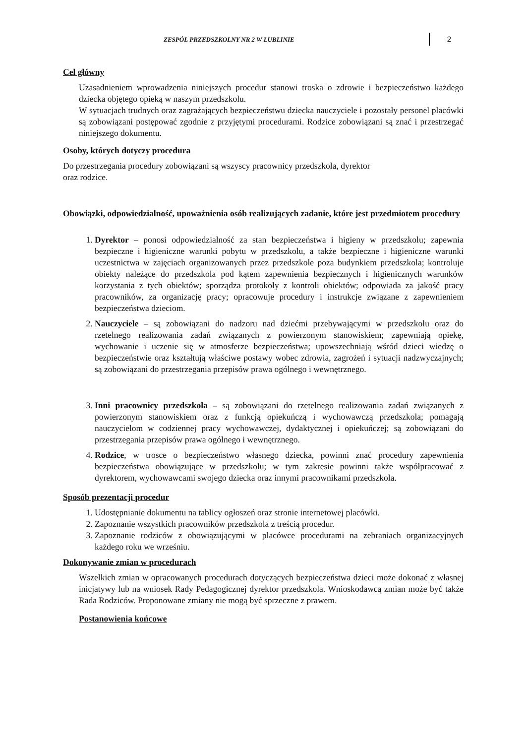ZESPÓŁ PRZEDSZKOLNY NR 2 W LUBLINIE 2
Cel główny
Uzasadnieniem wprowadzenia niniejszych procedur stanowi troska o zdrowie i bezpieczeństwo każdego dziecka objętego opieką w naszym przedszkolu.
W sytuacjach trudnych oraz zagrażających bezpieczeństwu dziecka nauczyciele i pozostały personel placówki są zobowiązani postępować zgodnie z przyjętymi procedurami. Rodzice zobowiązani są znać i przestrzegać niniejszego dokumentu.
Osoby, których dotyczy procedura
Do przestrzegania procedury zobowiązani są wszyscy pracownicy przedszkola, dyrektor
oraz rodzice.
Obowiązki, odpowiedzialność, upoważnienia osób realizujących zadanie, które jest przedmiotem procedury
1. Dyrektor – ponosi odpowiedzialność za stan bezpieczeństwa i higieny w przedszkolu; zapewnia bezpieczne i higieniczne warunki pobytu w przedszkolu, a także bezpieczne i higieniczne warunki uczestnictwa w zajęciach organizowanych przez przedszkole poza budynkiem przedszkola; kontroluje obiekty należące do przedszkola pod kątem zapewnienia bezpiecznych i higienicznych warunków korzystania z tych obiektów; sporządza protokoły z kontroli obiektów; odpowiada za jakość pracy pracowników, za organizację pracy; opracowuje procedury i instrukcje związane z zapewnieniem bezpieczeństwa dzieciom.
2. Nauczyciele – są zobowiązani do nadzoru nad dziećmi przebywającymi w przedszkolu oraz do rzetelnego realizowania zadań związanych z powierzonym stanowiskiem; zapewniają opiekę, wychowanie i uczenie się w atmosferze bezpieczeństwa; upowszechniają wśród dzieci wiedzę o bezpieczeństwie oraz kształtują właściwe postawy wobec zdrowia, zagrożeń i sytuacji nadzwyczajnych; są zobowiązani do przestrzegania przepisów prawa ogólnego i wewnętrznego.
3. Inni pracownicy przedszkola – są zobowiązani do rzetelnego realizowania zadań związanych z powierzonym stanowiskiem oraz z funkcją opiekuńczą i wychowawczą przedszkola; pomagają nauczycielom w codziennej pracy wychowawczej, dydaktycznej i opiekuńczej; są zobowiązani do przestrzegania przepisów prawa ogólnego i wewnętrznego.
4. Rodzice, w trosce o bezpieczeństwo własnego dziecka, powinni znać procedury zapewnienia bezpieczeństwa obowiązujące w przedszkolu; w tym zakresie powinni także współpracować z dyrektorem, wychowawcami swojego dziecka oraz innymi pracownikami przedszkola.
Sposób prezentacji procedur
1. Udostępnianie dokumentu na tablicy ogłoszeń oraz stronie internetowej placówki.
2. Zapoznanie wszystkich pracowników przedszkola z treścią procedur.
3. Zapoznanie rodziców z obowiązującymi w placówce procedurami na zebraniach organizacyjnych każdego roku we wrześniu.
Dokonywanie zmian w procedurach
Wszelkich zmian w opracowanych procedurach dotyczących bezpieczeństwa dzieci może dokonać z własnej inicjatywy lub na wniosek Rady Pedagogicznej dyrektor przedszkola. Wnioskodawcą zmian może być także Rada Rodziców. Proponowane zmiany nie mogą być sprzeczne z prawem.
Postanowienia końcowe